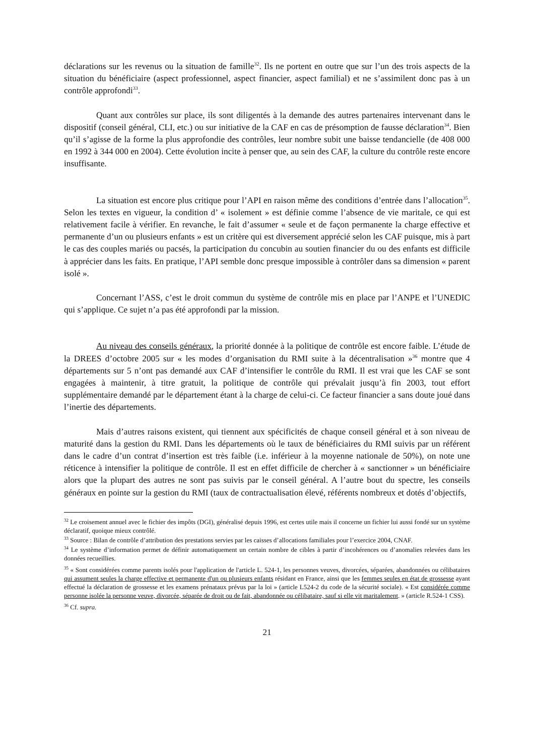déclarations sur les revenus ou la situation de famille<sup>32</sup>. Ils ne portent en outre que sur l’un des trois aspects de la situation du bénéficiaire (aspect professionnel, aspect financier, aspect familial) et ne s’assimilent donc pas à un contrôle approfondi<sup>33</sup>.
Quant aux contrôles sur place, ils sont diligentés à la demande des autres partenaires intervenant dans le dispositif (conseil général, CLI, etc.) ou sur initiative de la CAF en cas de présomption de fausse déclaration<sup>34</sup>. Bien qu’il s’agisse de la forme la plus approfondie des contrôles, leur nombre subit une baisse tendancielle (de 408 000 en 1992 à 344 000 en 2004). Cette évolution incite à penser que, au sein des CAF, la culture du contrôle reste encore insuffisante.
La situation est encore plus critique pour l’API en raison même des conditions d’entrée dans l’allocation<sup>35</sup>. Selon les textes en vigueur, la condition d’ « isolement » est définie comme l’absence de vie maritale, ce qui est relativement facile à vérifier. En revanche, le fait d’assumer « seule et de façon permanente la charge effective et permanente d’un ou plusieurs enfants » est un critère qui est diversement apprécié selon les CAF puisque, mis à part le cas des couples mariés ou pacsés, la participation du concubin au soutien financier du ou des enfants est difficile à apprécier dans les faits. En pratique, l’API semble donc presque impossible à contrôler dans sa dimension « parent isolé ».
Concernant l’ASS, c’est le droit commun du système de contrôle mis en place par l’ANPE et l’UNEDIC qui s’applique. Ce sujet n’a pas été approfondi par la mission.
Au niveau des conseils généraux, la priorité donnée à la politique de contrôle est encore faible. L’étude de la DREES d’octobre 2005 sur « les modes d’organisation du RMI suite à la décentralisation »<sup>36</sup> montre que 4 départements sur 5 n’ont pas demandé aux CAF d’intensifier le contrôle du RMI. Il est vrai que les CAF se sont engagées à maintenir, à titre gratuit, la politique de contrôle qui prévalait jusqu’à fin 2003, tout effort supplémentaire demandé par le département étant à la charge de celui-ci. Ce facteur financier a sans doute joué dans l’inertie des départements.
Mais d’autres raisons existent, qui tiennent aux spécificités de chaque conseil général et à son niveau de maturité dans la gestion du RMI. Dans les départements où le taux de bénéficiaires du RMI suivis par un référent dans le cadre d’un contrat d’insertion est très faible (i.e. inférieur à la moyenne nationale de 50%), on note une réticence à intensifier la politique de contrôle. Il est en effet difficile de chercher à « sanctionner » un bénéficiaire alors que la plupart des autres ne sont pas suivis par le conseil général. A l’autre bout du spectre, les conseils généraux en pointe sur la gestion du RMI (taux de contractualisation élevé, référents nombreux et dotés d’objectifs,
<sup>32</sup> Le croisement annuel avec le fichier des impôts (DGI), généralisé depuis 1996, est certes utile mais il concerne un fichier lui aussi fondé sur un système déclaratif, quoique mieux contrôlé.
<sup>33</sup> Source : Bilan de contrôle d’attribution des prestations servies par les caisses d’allocations familiales pour l’exercice 2004, CNAF.
<sup>34</sup> Le système d’information permet de définir automatiquement un certain nombre de cibles à partir d’incohérences ou d’anomalies relevées dans les données recueillies.
<sup>35</sup> « Sont considérées comme parents isolés pour l'application de l'article L. 524-1, les personnes veuves, divorcées, séparées, abandonnées ou célibataires qui assument seules la charge effective et permanente d'un ou plusieurs enfants résidant en France, ainsi que les femmes seules en état de grossesse ayant effectué la déclaration de grossesse et les examens prénataux prévus par la loi » (article L524-2 du code de la sécurité sociale). « Est considérée comme personne isolée la personne veuve, divorcée, séparée de droit ou de fait, abandonnée ou célibataire, sauf si elle vit maritalement. » (article R.524-1 CSS).
<sup>36</sup> Cf. supra.
21